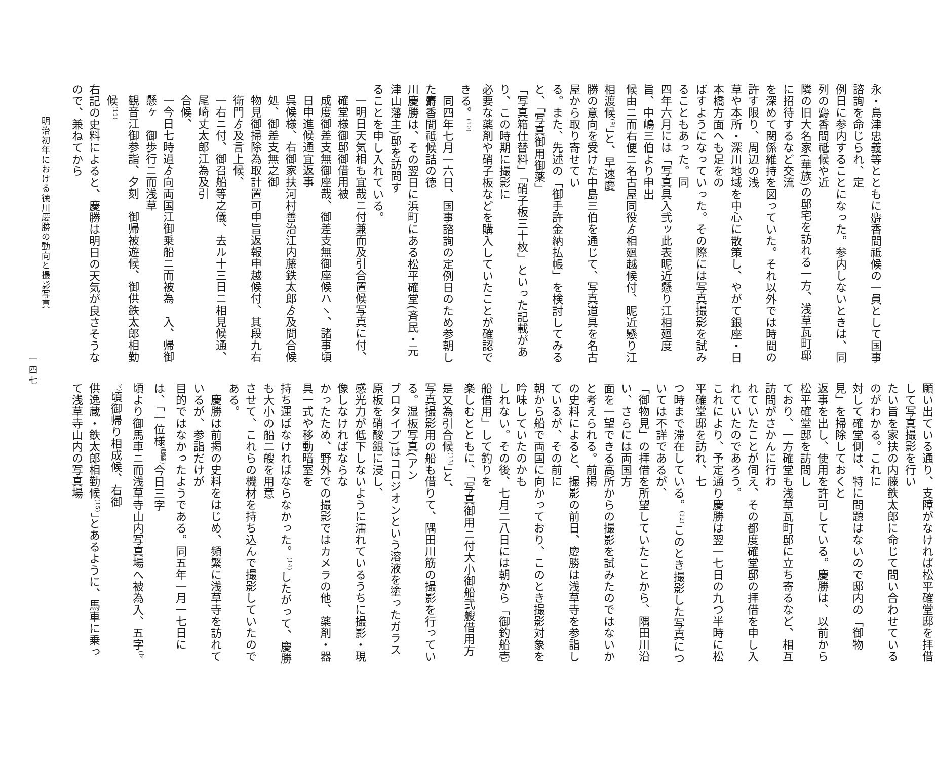永・島津忠義等とともに麝香間祗候の一員として国事諮詢を命じられ、定
例日に参内することになった。参内しないときは、同列の麝香間祗候や近
隣の旧大名家(華族)の邸宅を訪れる一方、浅草瓦町邸に招待するなど交流
を深めて関係維持を図っていた。それ以外では時間の許す限り、周辺の浅
草や本所・深川地域を中心に散策し、やがて銀座・日本橋方面へも足をの
ばすようになっていった。その際には写真撮影を試みることもあった。同
四年六月には「写真具入弐ッ此表昵近懸り江相廻度旨、中嶋三伯より申出
候由ニ而右便ニ名古屋同役ゟ相廻越候付、昵近懸り江相渡候<sup>(9)</sup>」と、早速慶
勝の意向を受けた中島三伯を通じて、写真道具を名古屋から取り寄せてい
る。また、先述の「御手許金納払帳」を検討してみると、「写真御用御薬」
「写真箱仕替料」「硝子板三十枚」といった記載があり、この時期に撮影に
必要な薬剤や硝子板などを購入していたことが確認できる。<sup>(10)</sup>
　同四年七月一六日、国事諮詢の定例日のため参朝した麝香間祗候詰の徳
川慶勝は、その翌日に浜町にある松平確堂(斉民・元津山藩主)邸を訪問す
ることを申し入れている。
一明日天気相も宜哉ニ付兼而及引合置候写真に付、確堂様御邸御借用被
成度御差支無御座哉、御差支無御座候ハヽ、諸事頃日申進候通宜返事
呉候様、右御家扶河村善治江内藤鉄太郎ゟ及問合候処、御差支無之御
物見御掃除為取計置可申旨返報申越候付、其段九右衛門ゟ及言上候、
一右ニ付、御召船等之儀、去ル十三日ニ相見候通、尾崎丈太郎江為及引
合候、
一今日七時過ゟ向両国江御乗船ニ而被為　入、帰御懸ヶ　御歩行ニ而浅草
観音江御参詣、夕刻　御帰被遊候、御供鉄太郎相勤候<sup>(11)</sup>
右記の史料によると、慶勝は明日の天気が良さそうなので、兼ねてから
願い出ている通り、支障がなければ松平確堂邸を拝借して写真撮影を行い
たい旨を家扶の内藤鉄太郎に命じて問い合わせているのがわかる。これに
対して確堂側は、特に問題はないので邸内の「御物見」を掃除しておくと
返事を出し、使用を許可している。慶勝は、以前から松平確堂邸を訪問し
ており、一方確堂も浅草瓦町邸に立ち寄るなど、相互訪問がさかんに行わ
れていたことが伺え、その都度確堂邸の拝借を申し入れていたのであろう。
これにより、予定通り慶勝は翌一七日の九つ半時に松平確堂邸を訪れ、七
つ時まで滞在している。<sup>(12)</sup>このとき撮影した写真については不詳であるが、
「御物見」の拝借を所望していたことから、隅田川沿い、さらには両国方
面を一望できる高所からの撮影を試みたのではないかと考えられる。前掲
の史料によると、撮影の前日、慶勝は浅草寺を参詣しているが、その前に
朝から船で両国に向かっており、このとき撮影対象を吟味していたのかも
しれない。その後、七月二八日には朝から「御釣船壱船借用」して釣りを
楽しむとともに、「写真御用ニ付大小御船弐艘借用方是又為引合候<sup>(13)</sup>」と、
写真撮影用の船も借りて、隅田川筋の撮影を行っている。湿板写真(アン
ブロタイプ)はコロジオンという溶液を塗ったガラス原板を硝酸銀に浸し、
感光力が低下しないように濡れているうちに撮影・現像しなければならな
かったため、野外での撮影ではカメラの他、薬剤・器具一式や移動暗室を
持ち運ばなければならなかった。<sup>(14)</sup>したがって、慶勝も大小の船二艘を用意
させて、これらの機材を持ち込んで撮影していたのである。
　慶勝は前掲の史料をはじめ、頻繁に浅草寺を訪れているが、参詣だけが
目的ではなかったようである。同五年一月一七日には、「一位様<sup>(慶勝)</sup>今日三字
頃より御馬車ニ而浅草寺山内写真場へ被為入、五字<sup>(ママ)</sup>頃御帰り相成候、右御
供逸蔵・鉄太郎相勤候<sup>(15)</sup>」とあるように、馬車に乗って浅草寺山内の写真場
明治初年における徳川慶勝の動向と撮影写真
一四七